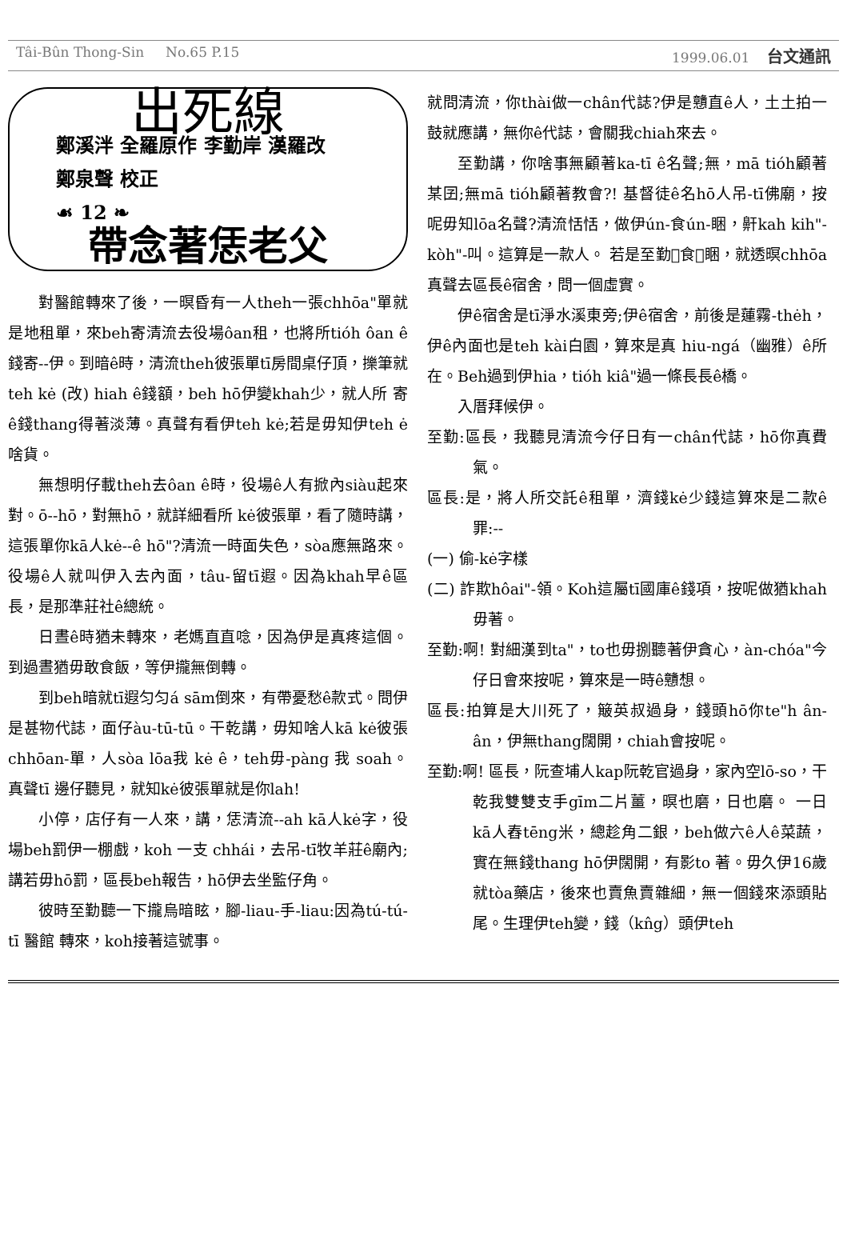Tâi-Bûn Thong-Sin No.65 P.15 1999.06.01 台文通訊
出死線
鄭溪泮 全羅原作 李勤岸 漢羅改
鄭泉聲 校正
☙ 12 ❧
帶念著恁老父
對醫館轉來了後，一暝昏有一人theh一張chhōa"單就是地租單，來beh寄清流去役場ôan租，也將所tióh ôan ê 錢寄--伊。到暗ê時，清流theh彼張單tī房間桌仔頂，擽筆就teh kė (改) hiah ê錢額，beh hō伊變khah少，就人所 寄ê錢thang得著淡薄。真聲有看伊teh kė;若是毋知伊teh ė啥貨。
無想明仔載theh去ôan ê時，役場ê人有掀內siàu起來對。ō--hō，對無hō，就詳細看所 kė彼張單，看了隨時講，這張單你kā人kė--ê hō"?清流一時面失色，sòa應無路來。役場ê人就叫伊入去內面，tâu-留tī遐。因為khah早ê區長，是那準莊社ê總統。
日晝ê時猶未轉來，老媽直直唸，因為伊是真疼這個。到過晝猶毋敢食飯，等伊攏無倒轉。
到beh暗就tī遐匀匀á sām倒來，有帶憂愁ê款式。問伊是甚物代誌，面仔àu-tū-tū。干乾講，毋知啥人kā kė彼張chhōan-單，人sòa lōa我 kė ê，teh毋-pàng 我 soah。真聲tī 邊仔聽見，就知kė彼張單就是你lah!
小停，店仔有一人來，講，恁清流--ah kā人kė字，役場beh罰伊一棚戲，koh 一支 chhái，去吊-tī牧羊莊ê廟內;講若毋hō罰，區長beh報告，hō伊去坐監仔角。
彼時至勤聽一下攏烏暗眩，腳-liau-手-liau:因為tú-tú-tī 醫館 轉來，koh接著這號事。
就問清流，你thài做一chân代誌?伊是戇直ê人，土土拍一鼓就應講，無你ê代誌，會關我chiah來去。
至勤講，你啥事無顧著ka-tī ê名聲;無，mā tióh顧著某囝;無mā tióh顧著教會?! 基督徒ê名hō人吊-tī佛廟，按呢毋知lōa名聲?清流恬恬，做伊ún-食ún-睏，鼾kah kih"-kòh"-叫。這算是一款人。 若是至勤𣍐食𣍐睏，就透暝chhōa真聲去區長ê宿舍，問一個虛實。
伊ê宿舍是tī淨水溪東旁;伊ê宿舍，前後是蓮霧-thėh，伊ê內面也是teh kài白園，算來是真 hiu-ngá（幽雅）ê所在。Beh過到伊hia，tióh kiâ"過一條長長ê橋。
入厝拜候伊。
至勤:區長，我聽見清流今仔日有一chân代誌，hō你真費氣。
區長:是，將人所交託ê租單，濟錢kė少錢這算來是二款ê罪:--
(一) 偷-kė字樣
(二) 詐欺hôai"-領。Koh這屬tī國庫ê錢項，按呢做猶khah毋著。
至勤:啊! 對細漢到ta"，to也毋捌聽著伊貪心，àn-chóa"今仔日會來按呢，算來是一時ê戇想。
區長:拍算是大川死了，簸英叔過身，錢頭hō你te"h ân-ân，伊無thang闊開，chiah會按呢。
至勤:啊! 區長，阮查埔人kap阮乾官過身，家內空lō-so，干乾我雙雙支手gīm二片薑，暝也磨，日也磨。 一日kā人舂tēng米，總趁角二銀，beh做六ê人ê菜蔬，實在無錢thang hō伊闊開，有影to 著。毋久伊16歲就tòa藥店，後來也賣魚賣雜細，無一個錢來添頭貼尾。生理伊teh變，錢（kn̂g）頭伊teh